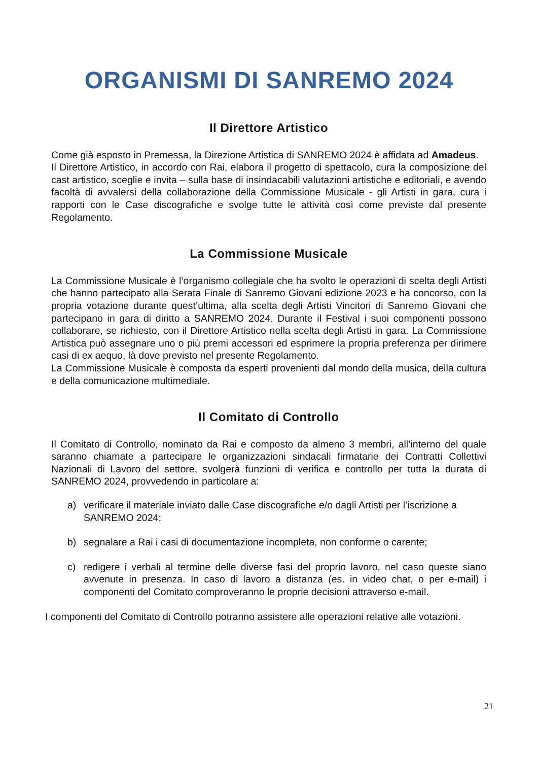ORGANISMI DI SANREMO 2024
Il Direttore Artistico
Come già esposto in Premessa, la Direzione Artistica di SANREMO 2024 è affidata ad Amadeus.
Il Direttore Artistico, in accordo con Rai, elabora il progetto di spettacolo, cura la composizione del cast artistico, sceglie e invita – sulla base di insindacabili valutazioni artistiche e editoriali, e avendo facoltà di avvalersi della collaborazione della Commissione Musicale - gli Artisti in gara, cura i rapporti con le Case discografiche e svolge tutte le attività così come previste dal presente Regolamento.
La Commissione Musicale
La Commissione Musicale è l’organismo collegiale che ha svolto le operazioni di scelta degli Artisti che hanno partecipato alla Serata Finale di Sanremo Giovani edizione 2023 e ha concorso, con la propria votazione durante quest’ultima, alla scelta degli Artisti Vincitori di Sanremo Giovani che partecipano in gara di diritto a SANREMO 2024. Durante il Festival i suoi componenti possono collaborare, se richiesto, con il Direttore Artistico nella scelta degli Artisti in gara. La Commissione Artistica può assegnare uno o più premi accessori ed esprimere la propria preferenza per dirimere casi di ex aequo, là dove previsto nel presente Regolamento.
La Commissione Musicale è composta da esperti provenienti dal mondo della musica, della cultura e della comunicazione multimediale.
Il Comitato di Controllo
Il Comitato di Controllo, nominato da Rai e composto da almeno 3 membri, all’interno del quale saranno chiamate a partecipare le organizzazioni sindacali firmatarie dei Contratti Collettivi Nazionali di Lavoro del settore, svolgerà funzioni di verifica e controllo per tutta la durata di SANREMO 2024, provvedendo in particolare a:
a) verificare il materiale inviato dalle Case discografiche e/o dagli Artisti per l’iscrizione a SANREMO 2024;
b) segnalare a Rai i casi di documentazione incompleta, non conforme o carente;
c) redigere i verbali al termine delle diverse fasi del proprio lavoro, nel caso queste siano avvenute in presenza. In caso di lavoro a distanza (es. in video chat, o per e-mail) i componenti del Comitato comproveranno le proprie decisioni attraverso e-mail.
I componenti del Comitato di Controllo potranno assistere alle operazioni relative alle votazioni.
21